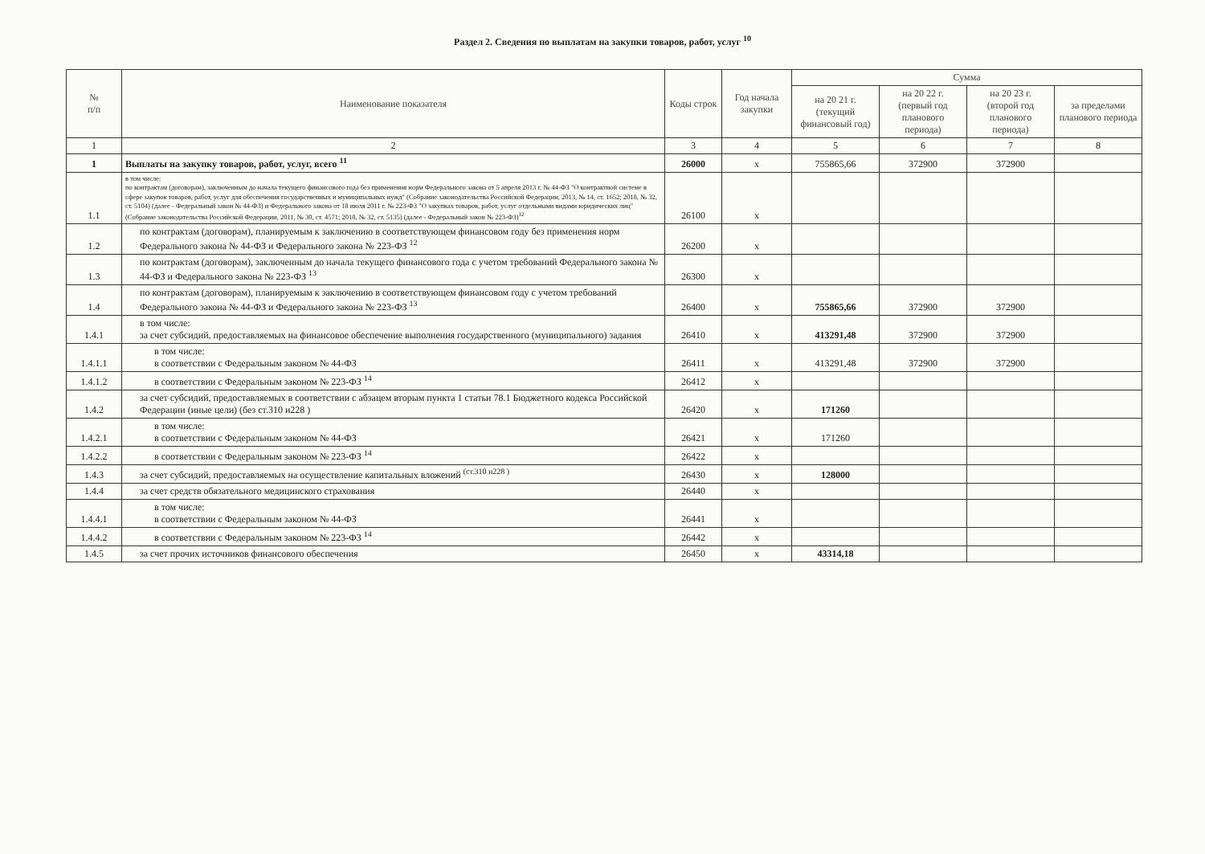Раздел 2. Сведения по выплатам на закупки товаров, работ, услуг <sup>10</sup>
| № п/п | Наименование показателя | Коды строк | Год начала закупки | Сумма | | | |
| --- | --- | --- | --- | --- | --- | --- | --- |
| | | | | на 20 21 г. (текущий финансовый год) | на 20 22 г. (первый год планового периода) | на 20 23 г. (второй год планового периода) | за пределами планового периода |
| 1 | 2 | 3 | 4 | 5 | 6 | 7 | 8 |
| 1 | Выплаты на закупку товаров, работ, услуг, всего <sup>11</sup> | 26000 | x | 755865,66 | 372900 | 372900 | |
| 1.1 | в том числе: по контрактам (договорам), заключенным до начала текущего финансового года без применения норм Федерального закона от 5 апреля 2013 г. № 44-ФЗ "О контрактной системе в сфере закупок товаров, работ, услуг для обеспечения государственных и муниципальных нужд" (Собрание законодательства Российской Федерации, 2013, № 14, ст. 1652; 2018, № 32, ст. 5104) (далее - Федеральный закон № 44-ФЗ) и Федерального закона от 18 июля 2011 г. № 223-ФЗ "О закупках товаров, работ, услуг отдельными видами юридических лиц" (Собрание законодательства Российской Федерации, 2011, № 30, ст. 4571; 2018, № 32, ст. 5135) (далее - Федеральный закон № 223-ФЗ)<sup>12</sup> | 26100 | x | | | | |
| 1.2 | по контрактам (договорам), планируемым к заключению в соответствующем финансовом году без применения норм Федерального закона № 44-ФЗ и Федерального закона № 223-ФЗ <sup>12</sup> | 26200 | x | | | | |
| 1.3 | по контрактам (договорам), заключенным до начала текущего финансового года с учетом требований Федерального закона № 44-ФЗ и Федерального закона № 223-ФЗ <sup>13</sup> | 26300 | x | | | | |
| 1.4 | по контрактам (договорам), планируемым к заключению в соответствующем финансовом году с учетом требований Федерального закона № 44-ФЗ и Федерального закона № 223-ФЗ <sup>13</sup> | 26400 | x | 755865,66 | 372900 | 372900 | |
| 1.4.1 | в том числе: за счет субсидий, предоставляемых на финансовое обеспечение выполнения государственного (муниципального) задания | 26410 | x | 413291,48 | 372900 | 372900 | |
| 1.4.1.1 | в том числе: в соответствии с Федеральным законом № 44-ФЗ | 26411 | x | 413291,48 | 372900 | 372900 | |
| 1.4.1.2 | в соответствии с Федеральным законом № 223-ФЗ <sup>14</sup> | 26412 | x | | | | |
| 1.4.2 | за счет субсидий, предоставляемых в соответствии с абзацем вторым пункта 1 статьи 78.1 Бюджетного кодекса Российской Федерации (иные цели) (без ст.310 и228 ) | 26420 | x | 171260 | | | |
| 1.4.2.1 | в том числе: в соответствии с Федеральным законом № 44-ФЗ | 26421 | x | 171260 | | | |
| 1.4.2.2 | в соответствии с Федеральным законом № 223-ФЗ <sup>14</sup> | 26422 | x | | | | |
| 1.4.3 | за счет субсидий, предоставляемых на осуществление капитальных вложений <sup>(ст.310 и228 )</sup> | 26430 | x | 128000 | | | |
| 1.4.4 | за счет средств обязательного медицинского страхования | 26440 | x | | | | |
| 1.4.4.1 | в том числе: в соответствии с Федеральным законом № 44-ФЗ | 26441 | x | | | | |
| 1.4.4.2 | в соответствии с Федеральным законом № 223-ФЗ <sup>14</sup> | 26442 | x | | | | |
| 1.4.5 | за счет прочих источников финансового обеспечения | 26450 | x | 43314,18 | | | |